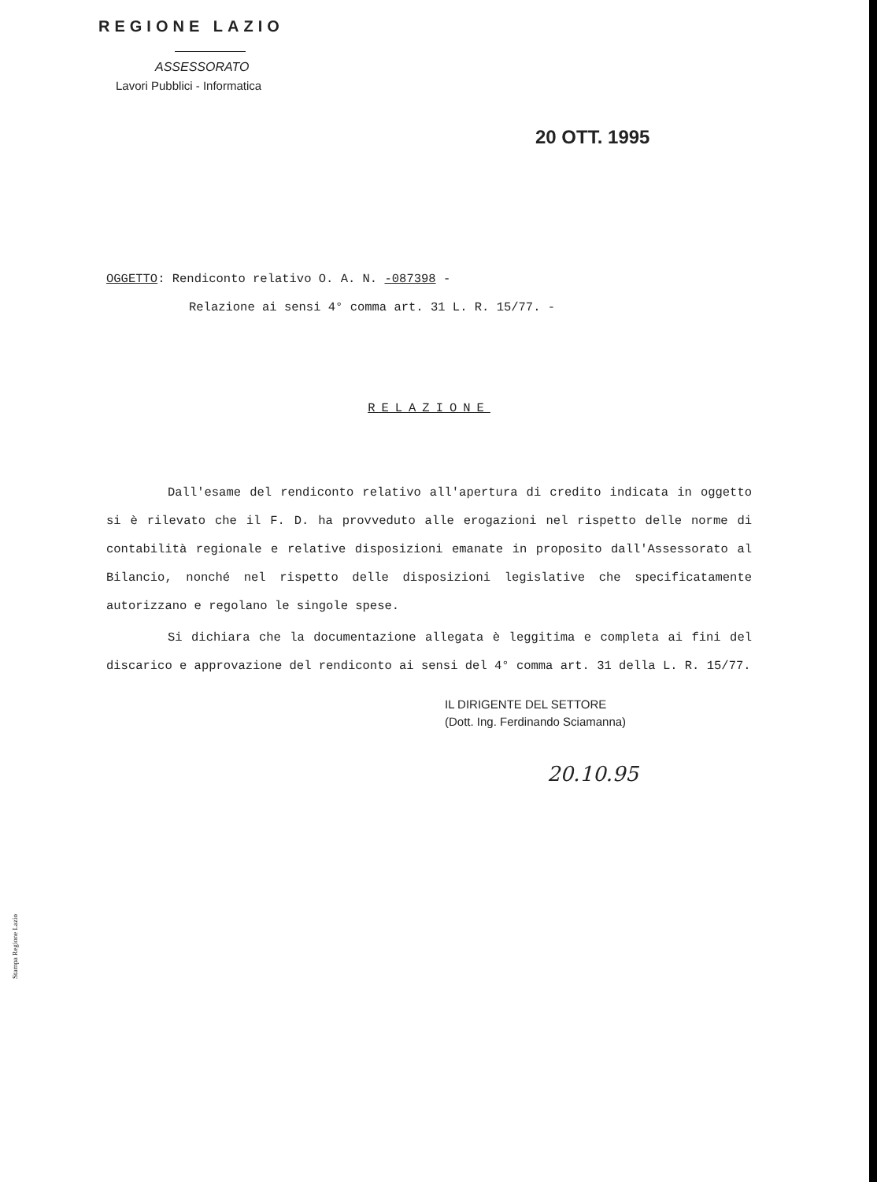REGIONE LAZIO
ASSESSORATO
Lavori Pubblici - Informatica
20 OTT. 1995
OGGETTO: Rendiconto relativo O. A. N. -087398 -
Relazione ai sensi 4° comma art. 31 L. R. 15/77. -
RELAZIONE
Dall'esame del rendiconto relativo all'apertura di credito indicata in oggetto si è rilevato che il F. D. ha provveduto alle erogazioni nel rispetto delle norme di contabilità regionale e relative disposizioni emanate in proposito dall'Assessorato al Bilancio, nonché nel rispetto delle disposizioni legislative che specificatamente autorizzano e regolano le singole spese.
Si dichiara che la documentazione allegata è leggitima e completa ai fini del discarico e approvazione del rendiconto ai sensi del 4° comma art. 31 della L. R. 15/77.
IL DIRIGENTE DEL SETTORE
(Dott. Ing. Ferdinando Sciamanna)
20.10.95
Stampa Regione Lazio